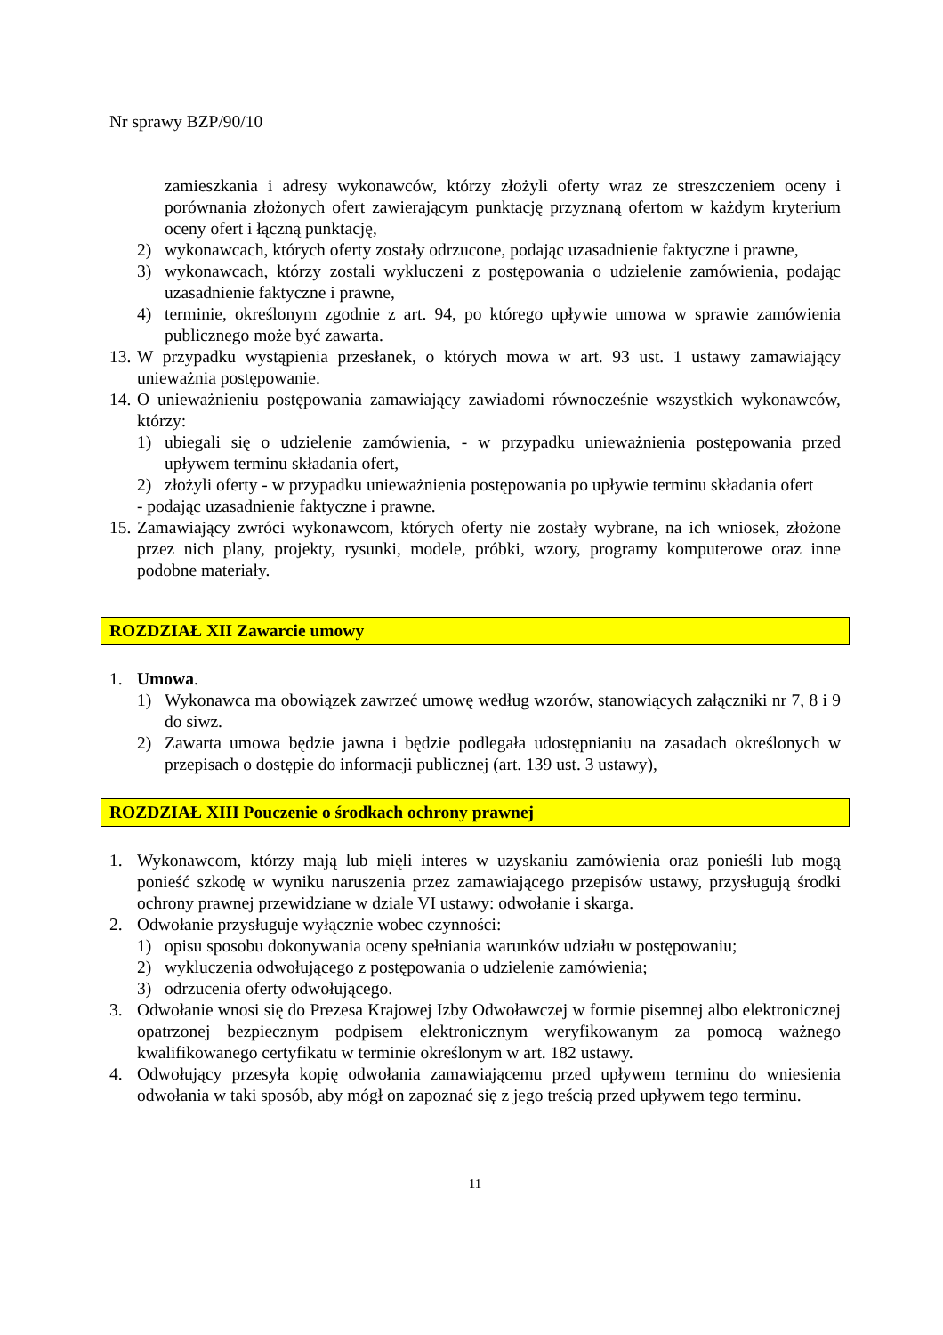Nr sprawy BZP/90/10
zamieszkania i adresy wykonawców, którzy złożyli oferty wraz ze streszczeniem oceny i porównania złożonych ofert zawierającym punktację przyznaną ofertom w każdym kryterium oceny ofert i łączną punktację,
2) wykonawcach, których oferty zostały odrzucone, podając uzasadnienie faktyczne i prawne,
3) wykonawcach, którzy zostali wykluczeni z postępowania o udzielenie zamówienia, podając uzasadnienie faktyczne i prawne,
4) terminie, określonym zgodnie z art. 94, po którego upływie umowa w sprawie zamówienia publicznego może być zawarta.
13. W przypadku wystąpienia przesłanek, o których mowa w art. 93 ust. 1 ustawy zamawiający unieważnia postępowanie.
14. O unieważnieniu postępowania zamawiający zawiadomi równocześnie wszystkich wykonawców, którzy:
1) ubiegali się o udzielenie zamówienia, - w przypadku unieważnienia postępowania przed upływem terminu składania ofert,
2) złożyli oferty - w przypadku unieważnienia postępowania po upływie terminu składania ofert
- podając uzasadnienie faktyczne i prawne.
15. Zamawiający zwróci wykonawcom, których oferty nie zostały wybrane, na ich wniosek, złożone przez nich plany, projekty, rysunki, modele, próbki, wzory, programy komputerowe oraz inne podobne materiały.
ROZDZIAŁ XII Zawarcie umowy
1. Umowa.
1) Wykonawca ma obowiązek zawrzeć umowę według wzorów, stanowiących załączniki nr 7, 8 i 9 do siwz.
2) Zawarta umowa będzie jawna i będzie podlegała udostępnianiu na zasadach określonych w przepisach o dostępie do informacji publicznej (art. 139 ust. 3 ustawy),
ROZDZIAŁ XIII Pouczenie o środkach ochrony prawnej
1. Wykonawcom, którzy mają lub mięli interes w uzyskaniu zamówienia oraz ponieśli lub mogą ponieść szkodę w wyniku naruszenia przez zamawiającego przepisów ustawy, przysługują środki ochrony prawnej przewidziane w dziale VI ustawy: odwołanie i skarga.
2. Odwołanie przysługuje wyłącznie wobec czynności:
1) opisu sposobu dokonywania oceny spełniania warunków udziału w postępowaniu;
2) wykluczenia odwołującego z postępowania o udzielenie zamówienia;
3) odrzucenia oferty odwołującego.
3. Odwołanie wnosi się do Prezesa Krajowej Izby Odwoławczej w formie pisemnej albo elektronicznej opatrzonej bezpiecznym podpisem elektronicznym weryfikowanym za pomocą ważnego kwalifikowanego certyfikatu w terminie określonym w art. 182 ustawy.
4. Odwołujący przesyła kopię odwołania zamawiającemu przed upływem terminu do wniesienia odwołania w taki sposób, aby mógł on zapoznać się z jego treścią przed upływem tego terminu.
11